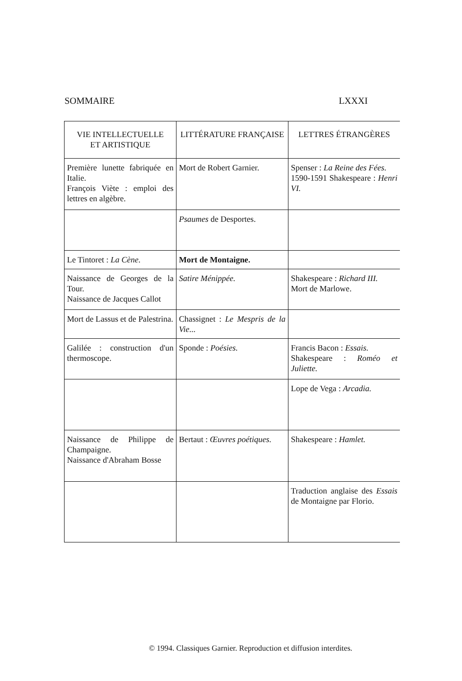SOMMAIRE LXXXI
| VIE INTELLECTUELLE ET ARTISTIQUE | LITTÉRATURE FRANÇAISE | LETTRES ÉTRANGÈRES |
| --- | --- | --- |
| Première lunette fabriquée en Italie. François Viète : emploi des lettres en algèbre. | Mort de Robert Garnier. | Spenser : La Reine des Fées. 1590-1591 Shakespeare : Henri VI. |
| | Psaumes de Desportes. | |
| Le Tintoret : La Cène. | Mort de Montaigne. | |
| Naissance de Georges de la Tour. Naissance de Jacques Callot | Satire Ménippée. | Shakespeare : Richard III. Mort de Marlowe. |
| Mort de Lassus et de Palestrina. | Chassignet : Le Mespris de la Vie... | |
| Galilée : construction d'un thermoscope. | Sponde : Poésies. | Francis Bacon : Essais. Shakespeare : Roméo et Juliette. |
| | | Lope de Vega : Arcadia. |
| Naissance de Philippe de Champaigne. Naissance d'Abraham Bosse | Bertaut : Œuvres poétiques. | Shakespeare : Hamlet. |
| | | Traduction anglaise des Essais de Montaigne par Florio. |
© 1994. Classiques Garnier. Reproduction et diffusion interdites.